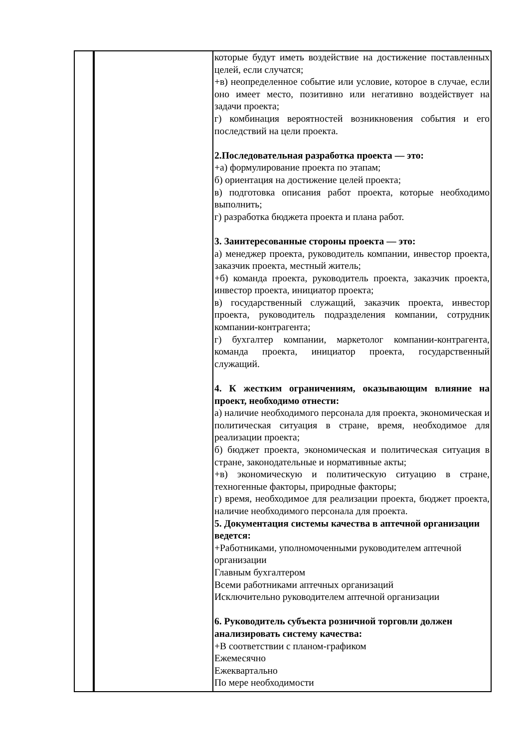| | | которые будут иметь воздействие на достижение поставленных целей, если случатся; +в) неопределенное событие или условие, которое в случае, если оно имеет место, позитивно или негативно воздействует на задачи проекта; г) комбинация вероятностей возникновения события и его последствий на цели проекта. 2.Последовательная разработка проекта — это: +а) формулирование проекта по этапам; б) ориентация на достижение целей проекта; в) подготовка описания работ проекта, которые необходимо выполнить; г) разработка бюджета проекта и плана работ. 3. Заинтересованные стороны проекта — это: а) менеджер проекта, руководитель компании, инвестор проекта, заказчик проекта, местный житель; +б) команда проекта, руководитель проекта, заказчик проекта, инвестор проекта, инициатор проекта; в) государственный служащий, заказчик проекта, инвестор проекта, руководитель подразделения компании, сотрудник компании-контрагента; г) бухгалтер компании, маркетолог компании-контрагента, команда проекта, инициатор проекта, государственный служащий. 4. К жестким ограничениям, оказывающим влияние на проект, необходимо отнести: а) наличие необходимого персонала для проекта, экономическая и политическая ситуация в стране, время, необходимое для реализации проекта; б) бюджет проекта, экономическая и политическая ситуация в стране, законодательные и нормативные акты; +в) экономическую и политическую ситуацию в стране, техногенные факторы, природные факторы; г) время, необходимое для реализации проекта, бюджет проекта, наличие необходимого персонала для проекта. 5. Документация системы качества в аптечной организации ведется: +Работниками, уполномоченными руководителем аптечной организации Главным бухгалтером Всеми работниками аптечных организаций Исключительно руководителем аптечной организации 6. Руководитель субъекта розничной торговли должен анализировать систему качества: +В соответствии с планом-графиком Ежемесячно Ежеквартально По мере необходимости |